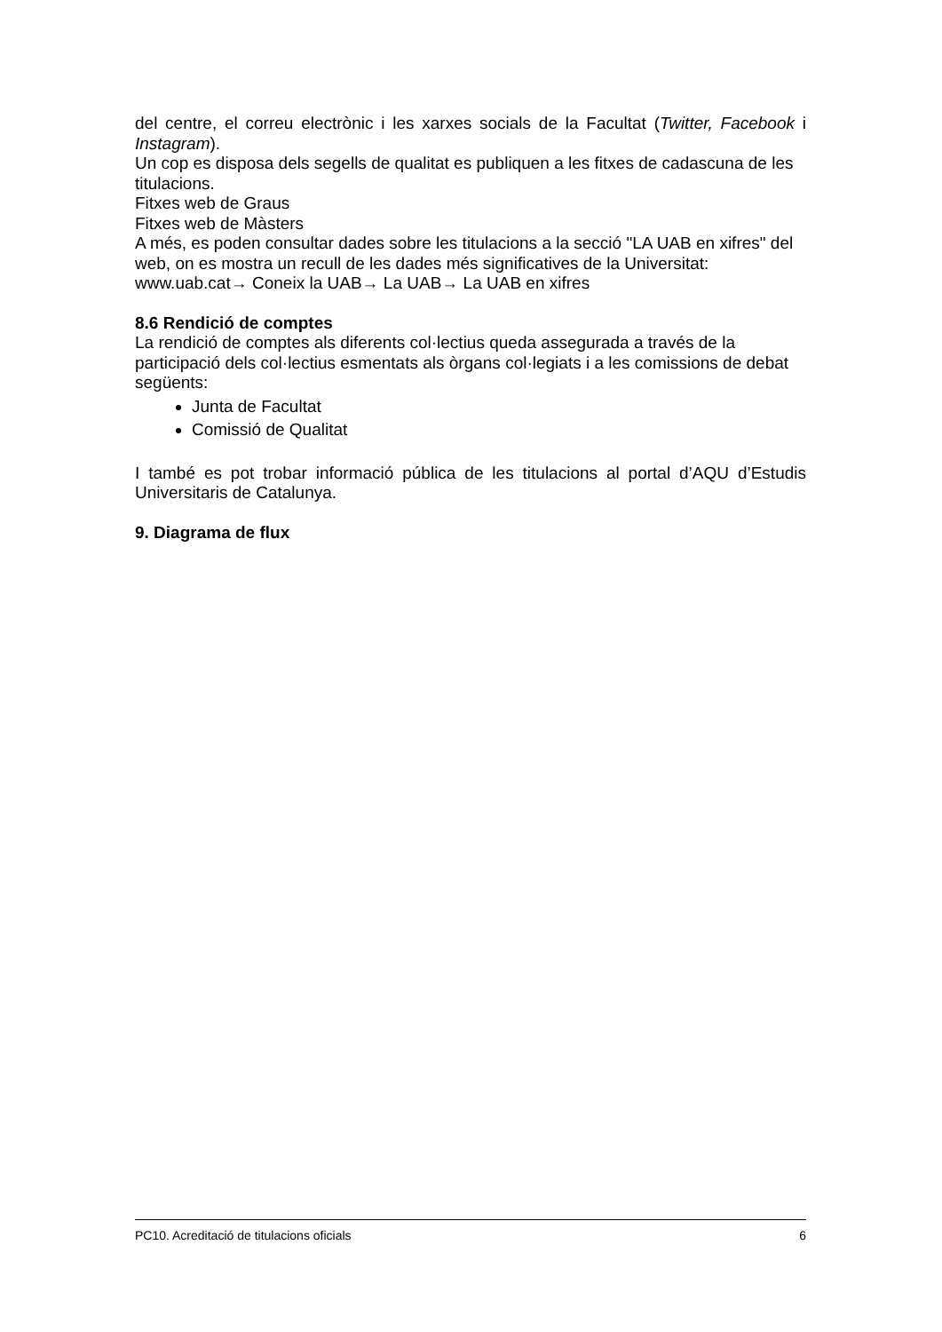del centre, el correu electrònic i les xarxes socials de la Facultat (Twitter, Facebook i Instagram).
Un cop es disposa dels segells de qualitat es publiquen a les fitxes de cadascuna de les titulacions.
Fitxes web de Graus
Fitxes web de Màsters
A més, es poden consultar dades sobre les titulacions a la secció "LA UAB en xifres" del web, on es mostra un recull de les dades més significatives de la Universitat:
www.uab.cat→ Coneix la UAB→ La UAB→ La UAB en xifres
8.6 Rendició de comptes
La rendició de comptes als diferents col·lectius queda assegurada a través de la participació dels col·lectius esmentats als òrgans col·legiats i a les comissions de debat següents:
Junta de Facultat
Comissió de Qualitat
I també es pot trobar informació pública de les titulacions al portal d’AQU d’Estudis Universitaris de Catalunya.
9. Diagrama de flux
PC10. Acreditació de titulacions oficials 6